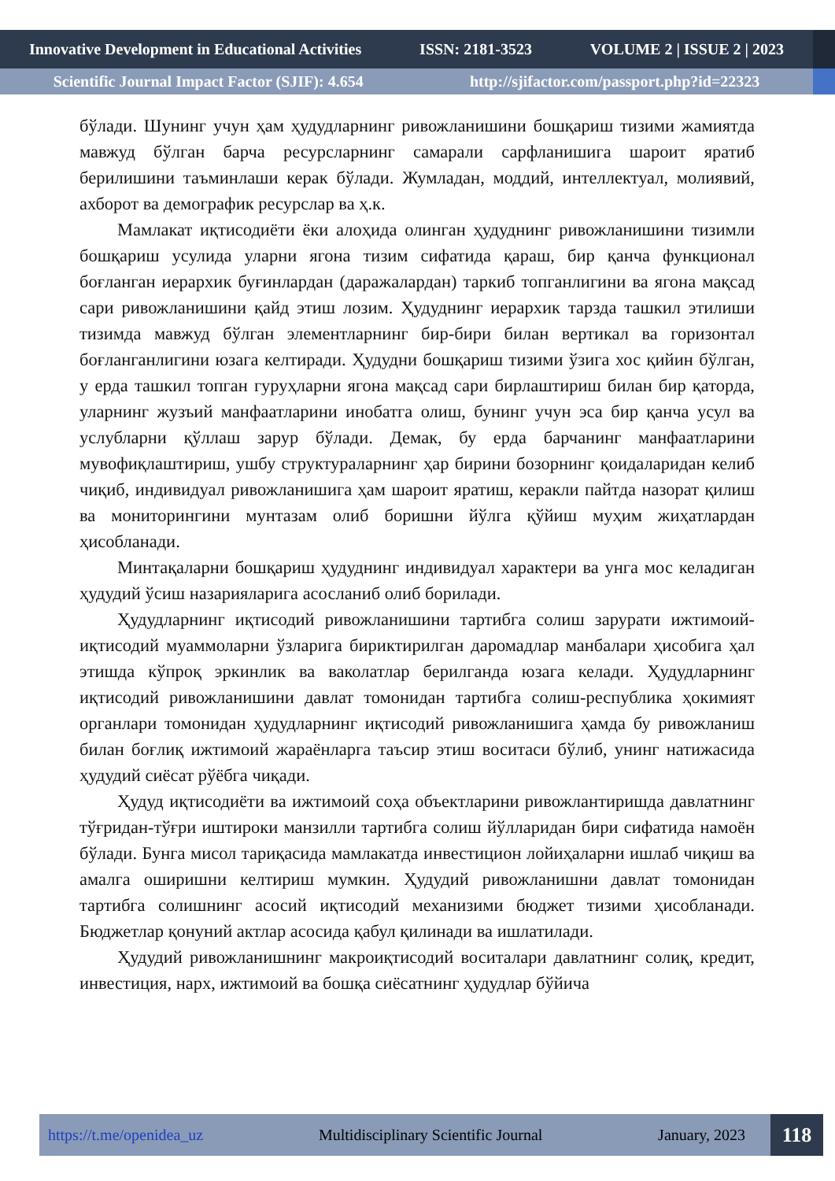Innovative Development in Educational Activities ISSN: 2181-3523 VOLUME 2 | ISSUE 2 | 2023
Scientific Journal Impact Factor (SJIF): 4.654 http://sjifactor.com/passport.php?id=22323
бўлади. Шунинг учун ҳам ҳудудларнинг ривожланишини бошқариш тизими жамиятда мавжуд бўлган барча ресурсларнинг самарали сарфланишига шароит яратиб берилишини таъминлаши керак бўлади. Жумладан, моддий, интеллектуал, молиявий, ахборот ва демографик ресурслар ва ҳ.к.
Мамлакат иқтисодиёти ёки алоҳида олинган ҳудуднинг ривожланишини тизимли бошқариш усулида уларни ягона тизим сифатида қараш, бир қанча функционал боғланган иерархик буғинлардан (даражалардан) таркиб топганлигини ва ягона мақсад сари ривожланишини қайд этиш лозим. Ҳудуднинг иерархик тарзда ташкил этилиши тизимда мавжуд бўлган элементларнинг бир-бири билан вертикал ва горизонтал боғланганлигини юзага келтиради. Ҳудудни бошқариш тизими ўзига хос қийин бўлган, у ерда ташкил топган гуруҳларни ягона мақсад сари бирлаштириш билан бир қаторда, уларнинг жузъий манфаатларини инобатга олиш, бунинг учун эса бир қанча усул ва услубларни қўллаш зарур бўлади. Демак, бу ерда барчанинг манфаатларини мувофиқлаштириш, ушбу структураларнинг ҳар бирини бозорнинг қоидаларидан келиб чиқиб, индивидуал ривожланишига ҳам шароит яратиш, керакли пайтда назорат қилиш ва мониторингини мунтазам олиб боришни йўлга қўйиш муҳим жиҳатлардан ҳисобланади.
Минтақаларни бошқариш ҳудуднинг индивидуал характери ва унга мос келадиган ҳудудий ўсиш назарияларига асосланиб олиб борилади.
Ҳудудларнинг иқтисодий ривожланишини тартибга солиш зарурати ижтимоий-иқтисодий муаммоларни ўзларига бириктирилган даромадлар манбалари ҳисобига ҳал этишда кўпроқ эркинлик ва ваколатлар берилганда юзага келади. Ҳудудларнинг иқтисодий ривожланишини давлат томонидан тартибга солиш-республика ҳокимият органлари томонидан ҳудудларнинг иқтисодий ривожланишига ҳамда бу ривожланиш билан боғлиқ ижтимоий жараёнларга таъсир этиш воситаси бўлиб, унинг натижасида ҳудудий сиёсат рўёбга чиқади.
Ҳудуд иқтисодиёти ва ижтимоий соҳа объектларини ривожлантиришда давлатнинг тўғридан-тўғри иштироки манзилли тартибга солиш йўлларидан бири сифатида намоён бўлади. Бунга мисол тариқасида мамлакатда инвестицион лойиҳаларни ишлаб чиқиш ва амалга оширишни келтириш мумкин. Ҳудудий ривожланишни давлат томонидан тартибга солишнинг асосий иқтисодий механизими бюджет тизими ҳисобланади. Бюджетлар қонуний актлар асосида қабул қилинади ва ишлатилади.
Ҳудудий ривожланишнинг макроиқтисодий воситалари давлатнинг солиқ, кредит, инвестиция, нарх, ижтимоий ва бошқа сиёсатнинг ҳудудлар бўйича
https://t.me/openidea_uz Multidisciplinary Scientific Journal January, 2023 118